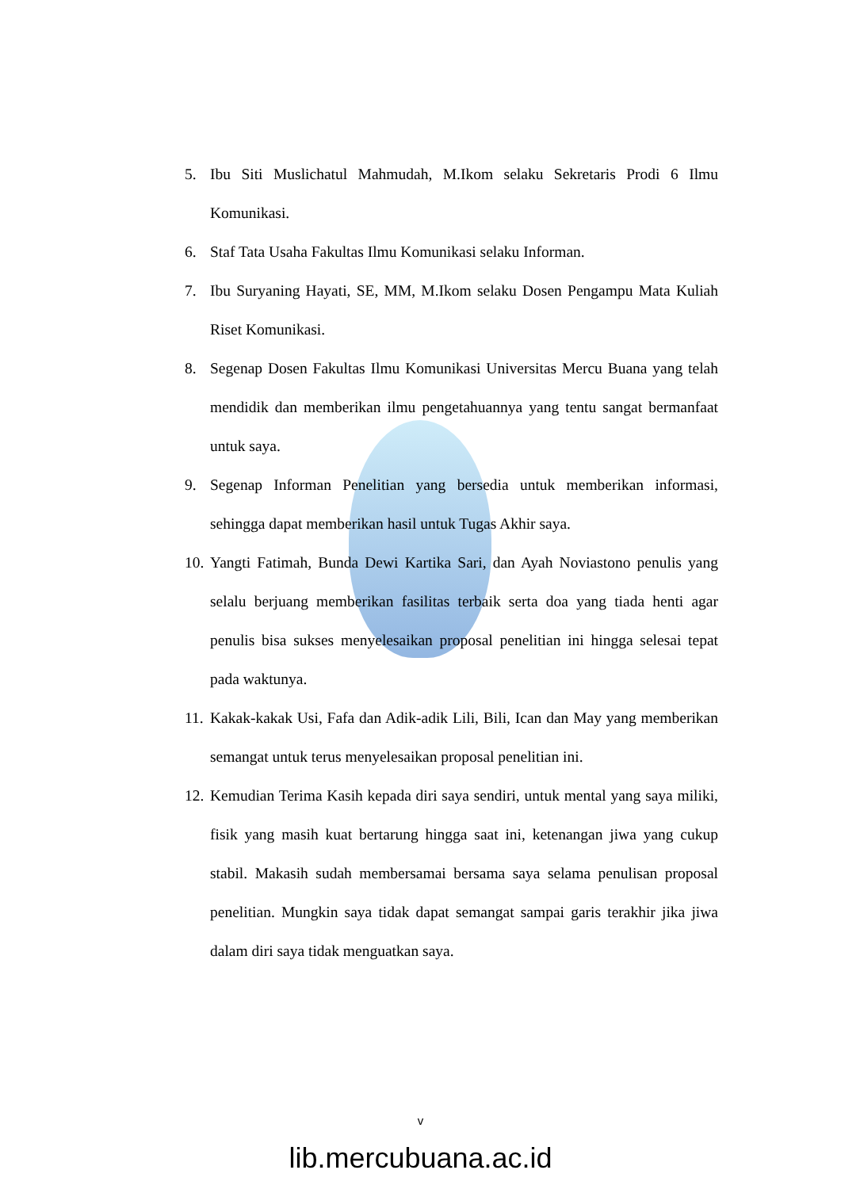5. Ibu Siti Muslichatul Mahmudah, M.Ikom selaku Sekretaris Prodi 6 Ilmu Komunikasi.
6. Staf Tata Usaha Fakultas Ilmu Komunikasi selaku Informan.
7. Ibu Suryaning Hayati, SE, MM, M.Ikom selaku Dosen Pengampu Mata Kuliah Riset Komunikasi.
8. Segenap Dosen Fakultas Ilmu Komunikasi Universitas Mercu Buana yang telah mendidik dan memberikan ilmu pengetahuannya yang tentu sangat bermanfaat untuk saya.
9. Segenap Informan Penelitian yang bersedia untuk memberikan informasi, sehingga dapat memberikan hasil untuk Tugas Akhir saya.
10. Yangti Fatimah, Bunda Dewi Kartika Sari, dan Ayah Noviastono penulis yang selalu berjuang memberikan fasilitas terbaik serta doa yang tiada henti agar penulis bisa sukses menyelesaikan proposal penelitian ini hingga selesai tepat pada waktunya.
11. Kakak-kakak Usi, Fafa dan Adik-adik Lili, Bili, Ican dan May yang memberikan semangat untuk terus menyelesaikan proposal penelitian ini.
12. Kemudian Terima Kasih kepada diri saya sendiri, untuk mental yang saya miliki, fisik yang masih kuat bertarung hingga saat ini, ketenangan jiwa yang cukup stabil. Makasih sudah membersamai bersama saya selama penulisan proposal penelitian. Mungkin saya tidak dapat semangat sampai garis terakhir jika jiwa dalam diri saya tidak menguatkan saya.
v
lib.mercubuana.ac.id